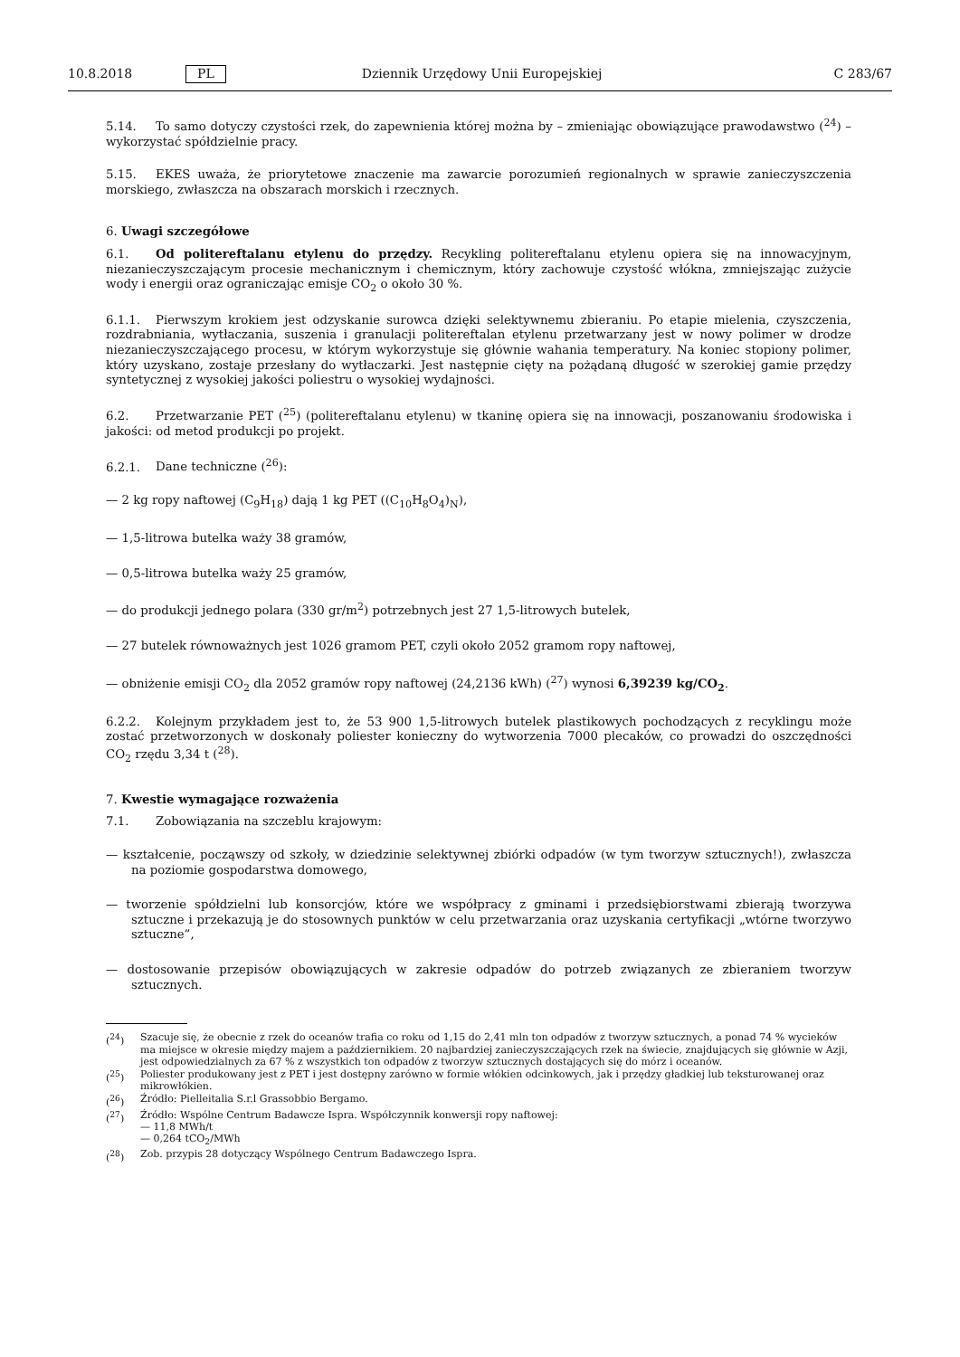10.8.2018 PL Dziennik Urzędowy Unii Europejskiej C 283/67
5.14. To samo dotyczy czystości rzek, do zapewnienia której można by – zmieniając obowiązujące prawodawstwo (<sup>24</sup>) – wykorzystać spółdzielnie pracy.
5.15. EKES uważa, że priorytetowe znaczenie ma zawarcie porozumień regionalnych w sprawie zanieczyszczenia morskiego, zwłaszcza na obszarach morskich i rzecznych.
6. Uwagi szczegółowe
6.1. Od politereftalanu etylenu do przędzy. Recykling politereftalanu etylenu opiera się na innowacyjnym, niezanieczyszczającym procesie mechanicznym i chemicznym, który zachowuje czystość włókna, zmniejszając zużycie wody i energii oraz ograniczając emisje CO<sub>2</sub> o około 30 %.
6.1.1. Pierwszym krokiem jest odzyskanie surowca dzięki selektywnemu zbieraniu. Po etapie mielenia, czyszczenia, rozdrabniania, wytłaczania, suszenia i granulacji politereftalan etylenu przetwarzany jest w nowy polimer w drodze niezanieczyszczającego procesu, w którym wykorzystuje się głównie wahania temperatury. Na koniec stopiony polimer, który uzyskano, zostaje przesłany do wytłaczarki. Jest następnie cięty na pożądaną długość w szerokiej gamie przędzy syntetycznej z wysokiej jakości poliestru o wysokiej wydajności.
6.2. Przetwarzanie PET (<sup>25</sup>) (politereftalanu etylenu) w tkaninę opiera się na innowacji, poszanowaniu środowiska i jakości: od metod produkcji po projekt.
6.2.1. Dane techniczne (<sup>26</sup>):
— 2 kg ropy naftowej (C<sub>9</sub>H<sub>18</sub>) dają 1 kg PET ((C<sub>10</sub>H<sub>8</sub>O<sub>4</sub>)<sub>N</sub>),
— 1,5-litrowa butelka waży 38 gramów,
— 0,5-litrowa butelka waży 25 gramów,
— do produkcji jednego polara (330 gr/m<sup>2</sup>) potrzebnych jest 27 1,5-litrowych butelek,
— 27 butelek równoważnych jest 1026 gramom PET, czyli około 2052 gramom ropy naftowej,
— obniżenie emisji CO<sub>2</sub> dla 2052 gramów ropy naftowej (24,2136 kWh) (<sup>27</sup>) wynosi 6,39239 kg/CO<sub>2</sub>.
6.2.2. Kolejnym przykładem jest to, że 53 900 1,5-litrowych butelek plastikowych pochodzących z recyklingu może zostać przetworzonych w doskonały poliester konieczny do wytworzenia 7000 plecaków, co prowadzi do oszczędności CO<sub>2</sub> rzędu 3,34 t (<sup>28</sup>).
7. Kwestie wymagające rozważenia
7.1. Zobowiązania na szczeblu krajowym:
— kształcenie, począwszy od szkoły, w dziedzinie selektywnej zbiórki odpadów (w tym tworzyw sztucznych!), zwłaszcza na poziomie gospodarstwa domowego,
— tworzenie spółdzielni lub konsorcjów, które we współpracy z gminami i przedsiębiorstwami zbierają tworzywa sztuczne i przekazują je do stosownych punktów w celu przetwarzania oraz uzyskania certyfikacji „wtórne tworzywo sztuczne”,
— dostosowanie przepisów obowiązujących w zakresie odpadów do potrzeb związanych ze zbieraniem tworzyw sztucznych.
(<sup>24</sup>) Szacuje się, że obecnie z rzek do oceanów trafia co roku od 1,15 do 2,41 mln ton odpadów z tworzyw sztucznych, a ponad 74 % wycieków ma miejsce w okresie między majem a październikiem. 20 najbardziej zanieczyszczających rzek na świecie, znajdujących się głównie w Azji, jest odpowiedzialnych za 67 % z wszystkich ton odpadów z tworzyw sztucznych dostających się do mórz i oceanów.
(<sup>25</sup>) Poliester produkowany jest z PET i jest dostępny zarówno w formie włókien odcinkowych, jak i przędzy gładkiej lub teksturowanej oraz mikrowłókien.
(<sup>26</sup>) Źródło: Pielleitalia S.r.l Grassobbio Bergamo.
(<sup>27</sup>) Źródło: Wspólne Centrum Badawcze Ispra. Współczynnik konwersji ropy naftowej:
— 11,8 MWh/t
— 0,264 tCO<sub>2</sub>/MWh
(<sup>28</sup>) Zob. przypis 28 dotyczący Wspólnego Centrum Badawczego Ispra.